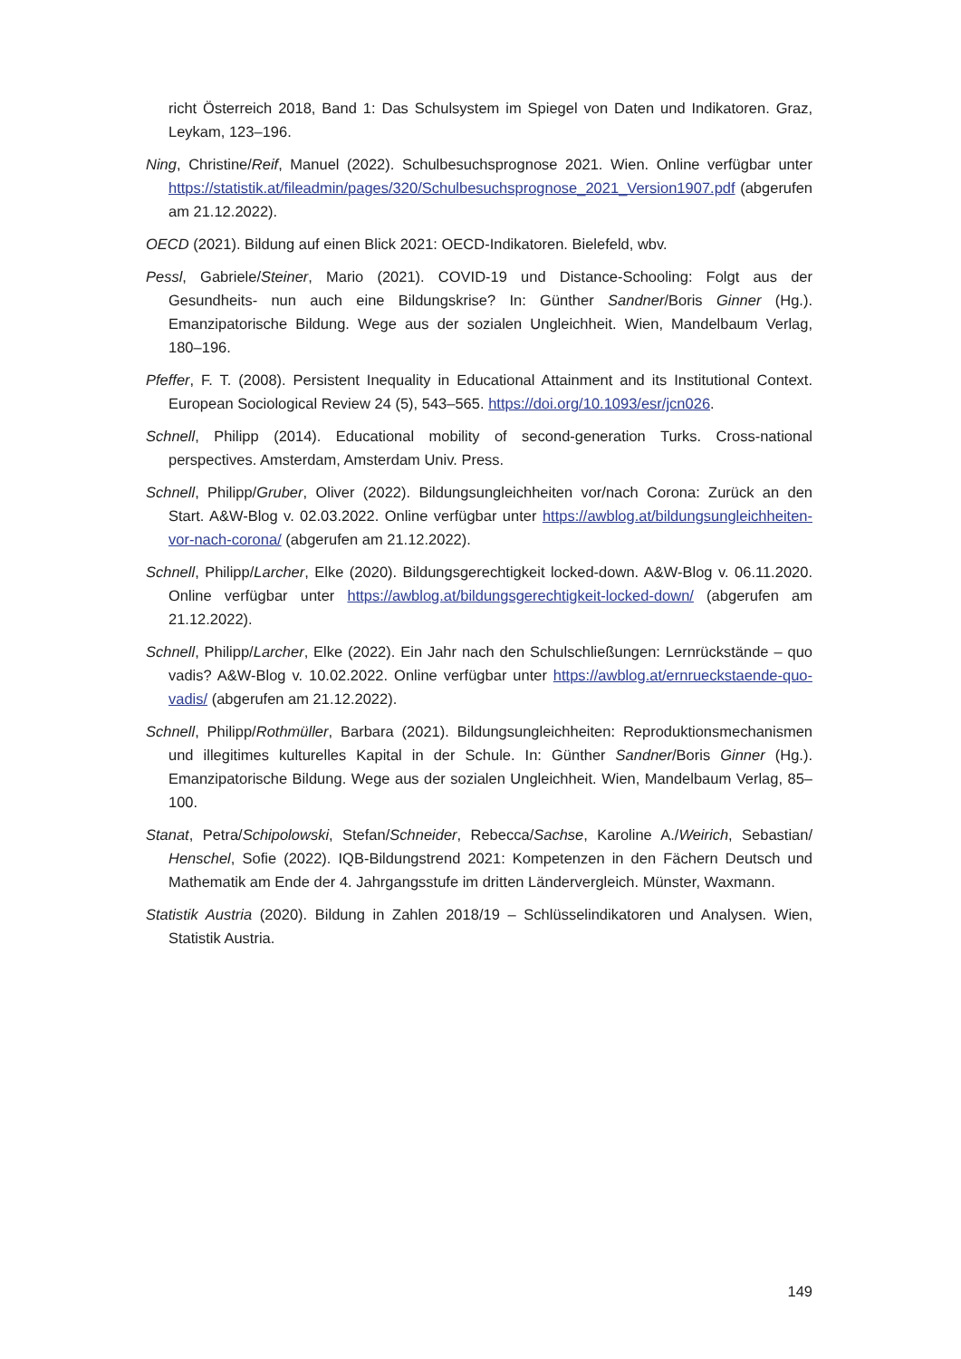richt Österreich 2018, Band 1: Das Schulsystem im Spiegel von Daten und Indikatoren. Graz, Leykam, 123–196.
Ning, Christine/Reif, Manuel (2022). Schulbesuchsprognose 2021. Wien. Online verfügbar unter https://statistik.at/fileadmin/pages/320/Schulbesuchsprognose_2021_Version1907.pdf (abgerufen am 21.12.2022).
OECD (2021). Bildung auf einen Blick 2021: OECD-Indikatoren. Bielefeld, wbv.
Pessl, Gabriele/Steiner, Mario (2021). COVID-19 und Distance-Schooling: Folgt aus der Gesundheits- nun auch eine Bildungskrise? In: Günther Sandner/Boris Ginner (Hg.). Emanzipatorische Bildung. Wege aus der sozialen Ungleichheit. Wien, Mandelbaum Verlag, 180–196.
Pfeffer, F. T. (2008). Persistent Inequality in Educational Attainment and its Institutional Context. European Sociological Review 24 (5), 543–565. https://doi.org/10.1093/esr/jcn026.
Schnell, Philipp (2014). Educational mobility of second-generation Turks. Cross-national perspectives. Amsterdam, Amsterdam Univ. Press.
Schnell, Philipp/Gruber, Oliver (2022). Bildungsungleichheiten vor/nach Corona: Zurück an den Start. A&W-Blog v. 02.03.2022. Online verfügbar unter https://awblog.at/bildungsungleichheiten-vor-nach-corona/ (abgerufen am 21.12.2022).
Schnell, Philipp/Larcher, Elke (2020). Bildungsgerechtigkeit locked-down. A&W-Blog v. 06.11.2020. Online verfügbar unter https://awblog.at/bildungsgerechtigkeit-locked-down/ (abgerufen am 21.12.2022).
Schnell, Philipp/Larcher, Elke (2022). Ein Jahr nach den Schulschließungen: Lernrückstände – quo vadis? A&W-Blog v. 10.02.2022. Online verfügbar unter https://awblog.at/ernrueckstaende-quo-vadis/ (abgerufen am 21.12.2022).
Schnell, Philipp/Rothmüller, Barbara (2021). Bildungsungleichheiten: Reproduktionsmechanismen und illegitimes kulturelles Kapital in der Schule. In: Günther Sandner/Boris Ginner (Hg.). Emanzipatorische Bildung. Wege aus der sozialen Ungleichheit. Wien, Mandelbaum Verlag, 85–100.
Stanat, Petra/Schipolowski, Stefan/Schneider, Rebecca/Sachse, Karoline A./Weirich, Sebastian/ Henschel, Sofie (2022). IQB-Bildungstrend 2021: Kompetenzen in den Fächern Deutsch und Mathematik am Ende der 4. Jahrgangsstufe im dritten Ländervergleich. Münster, Waxmann.
Statistik Austria (2020). Bildung in Zahlen 2018/19 – Schlüsselindikatoren und Analysen. Wien, Statistik Austria.
149